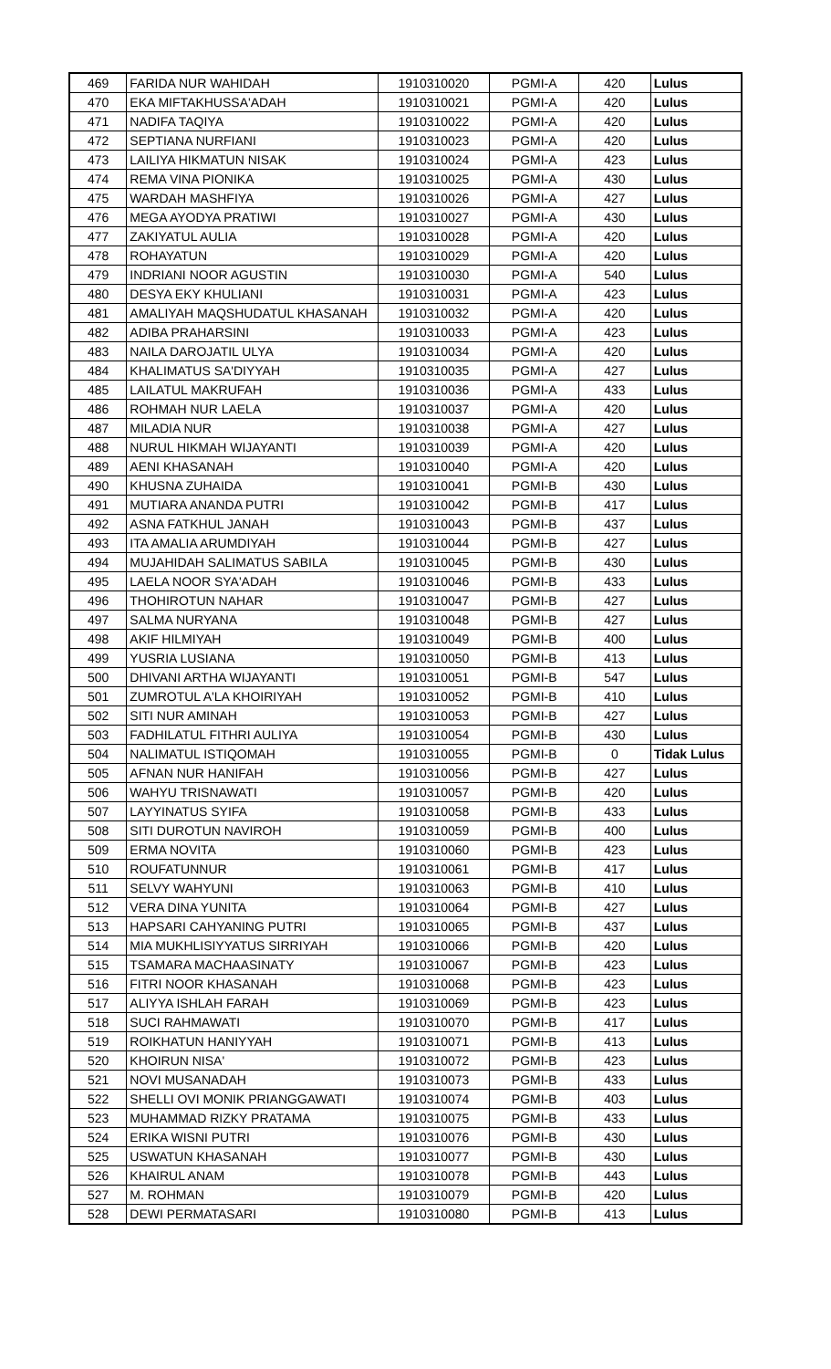| 469 | FARIDA NUR WAHIDAH | 1910310020 | PGMI-A | 420 | Lulus |
| 470 | EKA MIFTAKHUSSA'ADAH | 1910310021 | PGMI-A | 420 | Lulus |
| 471 | NADIFA TAQIYA | 1910310022 | PGMI-A | 420 | Lulus |
| 472 | SEPTIANA NURFIANI | 1910310023 | PGMI-A | 420 | Lulus |
| 473 | LAILIYA HIKMATUN NISAK | 1910310024 | PGMI-A | 423 | Lulus |
| 474 | REMA VINA PIONIKA | 1910310025 | PGMI-A | 430 | Lulus |
| 475 | WARDAH MASHFIYA | 1910310026 | PGMI-A | 427 | Lulus |
| 476 | MEGA AYODYA PRATIWI | 1910310027 | PGMI-A | 430 | Lulus |
| 477 | ZAKIYATUL AULIA | 1910310028 | PGMI-A | 420 | Lulus |
| 478 | ROHAYATUN | 1910310029 | PGMI-A | 420 | Lulus |
| 479 | INDRIANI NOOR AGUSTIN | 1910310030 | PGMI-A | 540 | Lulus |
| 480 | DESYA EKY KHULIANI | 1910310031 | PGMI-A | 423 | Lulus |
| 481 | AMALIYAH MAQSHUDATUL KHASANAH | 1910310032 | PGMI-A | 420 | Lulus |
| 482 | ADIBA PRAHARSINI | 1910310033 | PGMI-A | 423 | Lulus |
| 483 | NAILA DAROJATIL ULYA | 1910310034 | PGMI-A | 420 | Lulus |
| 484 | KHALIMATUS SA'DIYYAH | 1910310035 | PGMI-A | 427 | Lulus |
| 485 | LAILATUL MAKRUFAH | 1910310036 | PGMI-A | 433 | Lulus |
| 486 | ROHMAH NUR LAELA | 1910310037 | PGMI-A | 420 | Lulus |
| 487 | MILADIA NUR | 1910310038 | PGMI-A | 427 | Lulus |
| 488 | NURUL HIKMAH WIJAYANTI | 1910310039 | PGMI-A | 420 | Lulus |
| 489 | AENI KHASANAH | 1910310040 | PGMI-A | 420 | Lulus |
| 490 | KHUSNA ZUHAIDA | 1910310041 | PGMI-B | 430 | Lulus |
| 491 | MUTIARA ANANDA PUTRI | 1910310042 | PGMI-B | 417 | Lulus |
| 492 | ASNA FATKHUL JANAH | 1910310043 | PGMI-B | 437 | Lulus |
| 493 | ITA AMALIA ARUMDIYAH | 1910310044 | PGMI-B | 427 | Lulus |
| 494 | MUJAHIDAH SALIMATUS SABILA | 1910310045 | PGMI-B | 430 | Lulus |
| 495 | LAELA NOOR SYA'ADAH | 1910310046 | PGMI-B | 433 | Lulus |
| 496 | THOHIROTUN NAHAR | 1910310047 | PGMI-B | 427 | Lulus |
| 497 | SALMA NURYANA | 1910310048 | PGMI-B | 427 | Lulus |
| 498 | AKIF HILMIYAH | 1910310049 | PGMI-B | 400 | Lulus |
| 499 | YUSRIA LUSIANA | 1910310050 | PGMI-B | 413 | Lulus |
| 500 | DHIVANI ARTHA WIJAYANTI | 1910310051 | PGMI-B | 547 | Lulus |
| 501 | ZUMROTUL A'LA KHOIRIYAH | 1910310052 | PGMI-B | 410 | Lulus |
| 502 | SITI NUR AMINAH | 1910310053 | PGMI-B | 427 | Lulus |
| 503 | FADHILATUL FITHRI AULIYA | 1910310054 | PGMI-B | 430 | Lulus |
| 504 | NALIMATUL ISTIQOMAH | 1910310055 | PGMI-B | 0 | Tidak Lulus |
| 505 | AFNAN NUR HANIFAH | 1910310056 | PGMI-B | 427 | Lulus |
| 506 | WAHYU TRISNAWATI | 1910310057 | PGMI-B | 420 | Lulus |
| 507 | LAYYINATUS SYIFA | 1910310058 | PGMI-B | 433 | Lulus |
| 508 | SITI DUROTUN NAVIROH | 1910310059 | PGMI-B | 400 | Lulus |
| 509 | ERMA NOVITA | 1910310060 | PGMI-B | 423 | Lulus |
| 510 | ROUFATUNNUR | 1910310061 | PGMI-B | 417 | Lulus |
| 511 | SELVY WAHYUNI | 1910310063 | PGMI-B | 410 | Lulus |
| 512 | VERA DINA YUNITA | 1910310064 | PGMI-B | 427 | Lulus |
| 513 | HAPSARI CAHYANING PUTRI | 1910310065 | PGMI-B | 437 | Lulus |
| 514 | MIA MUKHLISIYYATUS SIRRIYAH | 1910310066 | PGMI-B | 420 | Lulus |
| 515 | TSAMARA MACHAASINATY | 1910310067 | PGMI-B | 423 | Lulus |
| 516 | FITRI NOOR KHASANAH | 1910310068 | PGMI-B | 423 | Lulus |
| 517 | ALIYYA ISHLAH FARAH | 1910310069 | PGMI-B | 423 | Lulus |
| 518 | SUCI RAHMAWATI | 1910310070 | PGMI-B | 417 | Lulus |
| 519 | ROIKHATUN HANIYYAH | 1910310071 | PGMI-B | 413 | Lulus |
| 520 | KHOIRUN NISA' | 1910310072 | PGMI-B | 423 | Lulus |
| 521 | NOVI MUSANADAH | 1910310073 | PGMI-B | 433 | Lulus |
| 522 | SHELLI OVI MONIK PRIANGGAWATI | 1910310074 | PGMI-B | 403 | Lulus |
| 523 | MUHAMMAD RIZKY PRATAMA | 1910310075 | PGMI-B | 433 | Lulus |
| 524 | ERIKA WISNI PUTRI | 1910310076 | PGMI-B | 430 | Lulus |
| 525 | USWATUN KHASANAH | 1910310077 | PGMI-B | 430 | Lulus |
| 526 | KHAIRUL ANAM | 1910310078 | PGMI-B | 443 | Lulus |
| 527 | M. ROHMAN | 1910310079 | PGMI-B | 420 | Lulus |
| 528 | DEWI PERMATASARI | 1910310080 | PGMI-B | 413 | Lulus |